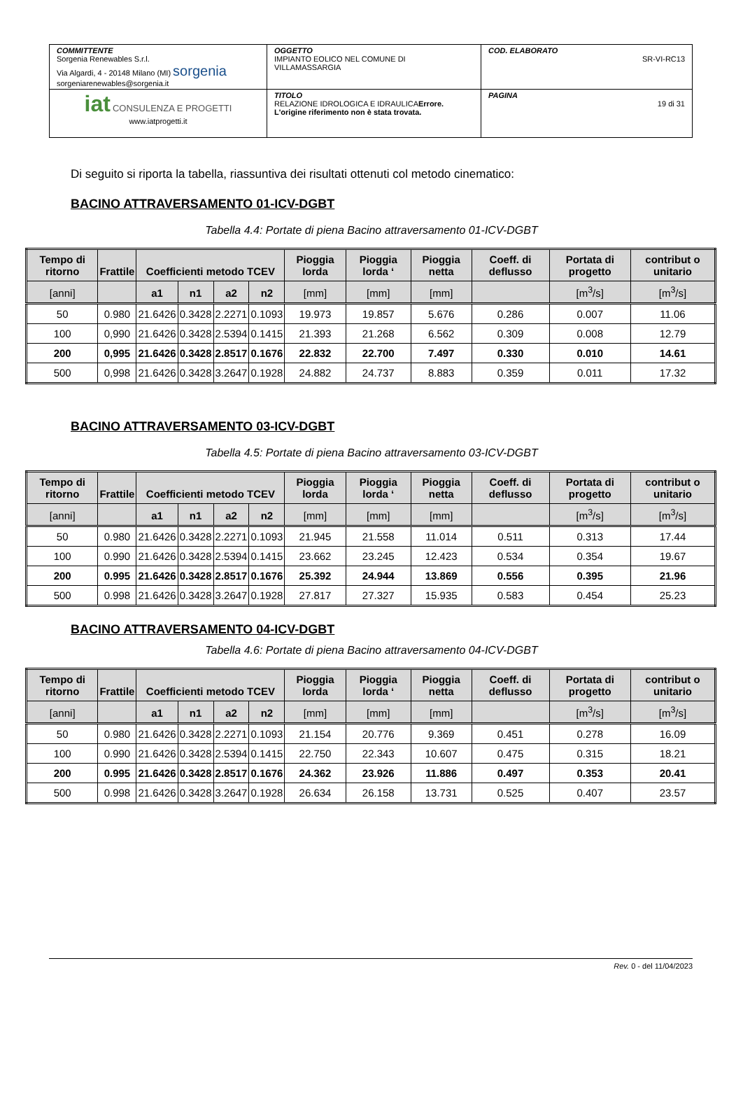| COMMITTENTE Sorgenia Renewables S.r.l. Via Algardi, 4 - 20148 Milano (MI) sorgenia sorgeniarenewables@sorgenia.it | OGGETTO IMPIANTO EOLICO NEL COMUNE DI VILLAMASSARGIA | COD. ELABORATO SR-VI-RC13 |
| iat CONSULENZA E PROGETTI www.iatprogetti.it | TITOLO RELAZIONE IDROLOGICA E IDRAULICA Errore. L'origine riferimento non è stata trovata. | PAGINA 19 di 31 |
Di seguito si riporta la tabella, riassuntiva dei risultati ottenuti col metodo cinematico:
BACINO ATTRAVERSAMENTO 01-ICV-DGBT
Tabella 4.4: Portate di piena Bacino attraversamento 01-ICV-DGBT
| Tempo di ritorno | Frattile | Coefficienti metodo TCEV | | | | Pioggia lorda | Pioggia lorda ‘ | Pioggia netta | Coeff. di deflusso | Portata di progetto | contribut o unitario |
| --- | --- | --- | --- | --- | --- | --- | --- | --- | --- | --- | --- |
| [anni] | | a1 | n1 | a2 | n2 | [mm] | [mm] | [mm] | | [m<sup>3</sup>/s] | [m<sup>3</sup>/s] |
| 50 | 0.980 | 21.6426 | 0.3428 | 2.2271 | 0.1093 | 19.973 | 19.857 | 5.676 | 0.286 | 0.007 | 11.06 |
| 100 | 0,990 | 21.6426 | 0.3428 | 2.5394 | 0.1415 | 21.393 | 21.268 | 6.562 | 0.309 | 0.008 | 12.79 |
| 200 | 0,995 | 21.6426 | 0.3428 | 2.8517 | 0.1676 | 22.832 | 22.700 | 7.497 | 0.330 | 0.010 | 14.61 |
| 500 | 0,998 | 21.6426 | 0.3428 | 3.2647 | 0.1928 | 24.882 | 24.737 | 8.883 | 0.359 | 0.011 | 17.32 |
BACINO ATTRAVERSAMENTO 03-ICV-DGBT
Tabella 4.5: Portate di piena Bacino attraversamento 03-ICV-DGBT
| Tempo di ritorno | Frattile | Coefficienti metodo TCEV | | | | Pioggia lorda | Pioggia lorda ‘ | Pioggia netta | Coeff. di deflusso | Portata di progetto | contribut o unitario |
| --- | --- | --- | --- | --- | --- | --- | --- | --- | --- | --- | --- |
| [anni] | | a1 | n1 | a2 | n2 | [mm] | [mm] | [mm] | | [m<sup>3</sup>/s] | [m<sup>3</sup>/s] |
| 50 | 0.980 | 21.6426 | 0.3428 | 2.2271 | 0.1093 | 21.945 | 21.558 | 11.014 | 0.511 | 0.313 | 17.44 |
| 100 | 0.990 | 21.6426 | 0.3428 | 2.5394 | 0.1415 | 23.662 | 23.245 | 12.423 | 0.534 | 0.354 | 19.67 |
| 200 | 0.995 | 21.6426 | 0.3428 | 2.8517 | 0.1676 | 25.392 | 24.944 | 13.869 | 0.556 | 0.395 | 21.96 |
| 500 | 0.998 | 21.6426 | 0.3428 | 3.2647 | 0.1928 | 27.817 | 27.327 | 15.935 | 0.583 | 0.454 | 25.23 |
BACINO ATTRAVERSAMENTO 04-ICV-DGBT
Tabella 4.6: Portate di piena Bacino attraversamento 04-ICV-DGBT
| Tempo di ritorno | Frattile | Coefficienti metodo TCEV | | | | Pioggia lorda | Pioggia lorda ‘ | Pioggia netta | Coeff. di deflusso | Portata di progetto | contribut o unitario |
| --- | --- | --- | --- | --- | --- | --- | --- | --- | --- | --- | --- |
| [anni] | | a1 | n1 | a2 | n2 | [mm] | [mm] | [mm] | | [m<sup>3</sup>/s] | [m<sup>3</sup>/s] |
| 50 | 0.980 | 21.6426 | 0.3428 | 2.2271 | 0.1093 | 21.154 | 20.776 | 9.369 | 0.451 | 0.278 | 16.09 |
| 100 | 0.990 | 21.6426 | 0.3428 | 2.5394 | 0.1415 | 22.750 | 22.343 | 10.607 | 0.475 | 0.315 | 18.21 |
| 200 | 0.995 | 21.6426 | 0.3428 | 2.8517 | 0.1676 | 24.362 | 23.926 | 11.886 | 0.497 | 0.353 | 20.41 |
| 500 | 0.998 | 21.6426 | 0.3428 | 3.2647 | 0.1928 | 26.634 | 26.158 | 13.731 | 0.525 | 0.407 | 23.57 |
Rev. 0 - del 11/04/2023